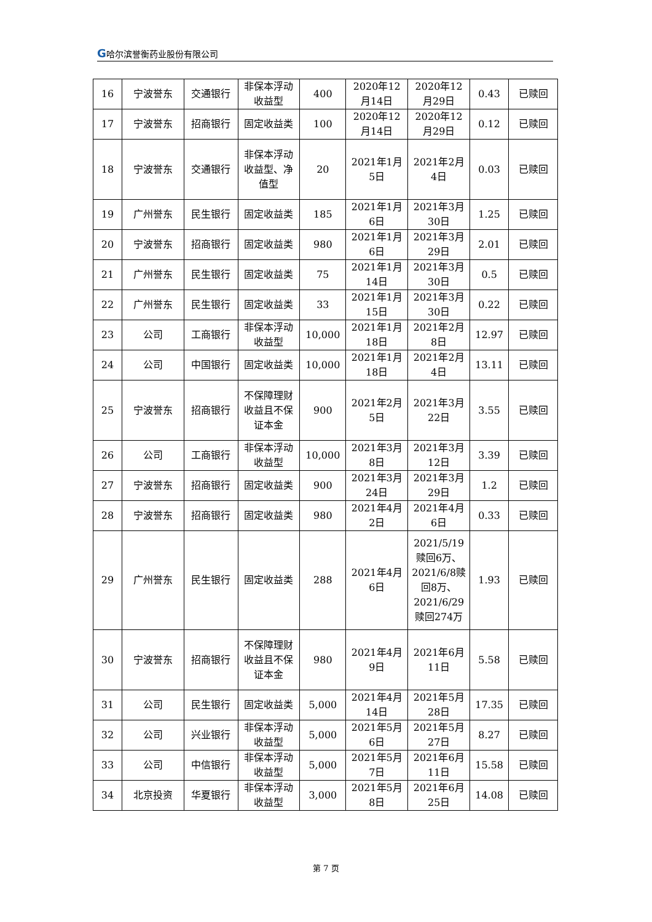G哈尔滨誉衡药业股份有限公司
| 16 | 宁波誉东 | 交通银行 | 非保本浮动收益型 | 400 | 2020年12月14日 | 2020年12月29日 | 0.43 | 已赎回 |
| 17 | 宁波誉东 | 招商银行 | 固定收益类 | 100 | 2020年12月14日 | 2020年12月29日 | 0.12 | 已赎回 |
| 18 | 宁波誉东 | 交通银行 | 非保本浮动收益型、净值型 | 20 | 2021年1月5日 | 2021年2月4日 | 0.03 | 已赎回 |
| 19 | 广州誉东 | 民生银行 | 固定收益类 | 185 | 2021年1月6日 | 2021年3月30日 | 1.25 | 已赎回 |
| 20 | 宁波誉东 | 招商银行 | 固定收益类 | 980 | 2021年1月6日 | 2021年3月29日 | 2.01 | 已赎回 |
| 21 | 广州誉东 | 民生银行 | 固定收益类 | 75 | 2021年1月14日 | 2021年3月30日 | 0.5 | 已赎回 |
| 22 | 广州誉东 | 民生银行 | 固定收益类 | 33 | 2021年1月15日 | 2021年3月30日 | 0.22 | 已赎回 |
| 23 | 公司 | 工商银行 | 非保本浮动收益型 | 10,000 | 2021年1月18日 | 2021年2月8日 | 12.97 | 已赎回 |
| 24 | 公司 | 中国银行 | 固定收益类 | 10,000 | 2021年1月18日 | 2021年2月4日 | 13.11 | 已赎回 |
| 25 | 宁波誉东 | 招商银行 | 不保障理财收益且不保证本金 | 900 | 2021年2月5日 | 2021年3月22日 | 3.55 | 已赎回 |
| 26 | 公司 | 工商银行 | 非保本浮动收益型 | 10,000 | 2021年3月8日 | 2021年3月12日 | 3.39 | 已赎回 |
| 27 | 宁波誉东 | 招商银行 | 固定收益类 | 900 | 2021年3月24日 | 2021年3月29日 | 1.2 | 已赎回 |
| 28 | 宁波誉东 | 招商银行 | 固定收益类 | 980 | 2021年4月2日 | 2021年4月6日 | 0.33 | 已赎回 |
| 29 | 广州誉东 | 民生银行 | 固定收益类 | 288 | 2021年4月6日 | 2021/5/19赎回6万、2021/6/8赎回8万、2021/6/29赎回274万 | 1.93 | 已赎回 |
| 30 | 宁波誉东 | 招商银行 | 不保障理财收益且不保证本金 | 980 | 2021年4月9日 | 2021年6月11日 | 5.58 | 已赎回 |
| 31 | 公司 | 民生银行 | 固定收益类 | 5,000 | 2021年4月14日 | 2021年5月28日 | 17.35 | 已赎回 |
| 32 | 公司 | 兴业银行 | 非保本浮动收益型 | 5,000 | 2021年5月6日 | 2021年5月27日 | 8.27 | 已赎回 |
| 33 | 公司 | 中信银行 | 非保本浮动收益型 | 5,000 | 2021年5月7日 | 2021年6月11日 | 15.58 | 已赎回 |
| 34 | 北京投资 | 华夏银行 | 非保本浮动收益型 | 3,000 | 2021年5月8日 | 2021年6月25日 | 14.08 | 已赎回 |
第 7 页